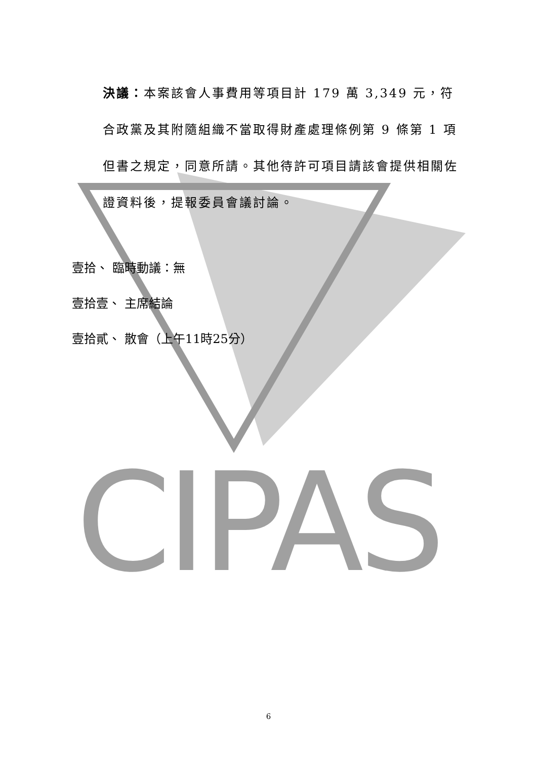CIPAS
決議：本案該會人事費用等項目計 179 萬 3,349 元，符合政黨及其附隨組織不當取得財產處理條例第 9 條第 1 項但書之規定，同意所請。其他待許可項目請該會提供相關佐證資料後，提報委員會議討論。
壹拾、 臨時動議：無
壹拾壹、 主席結論
壹拾貳、 散會（上午11時25分）
6